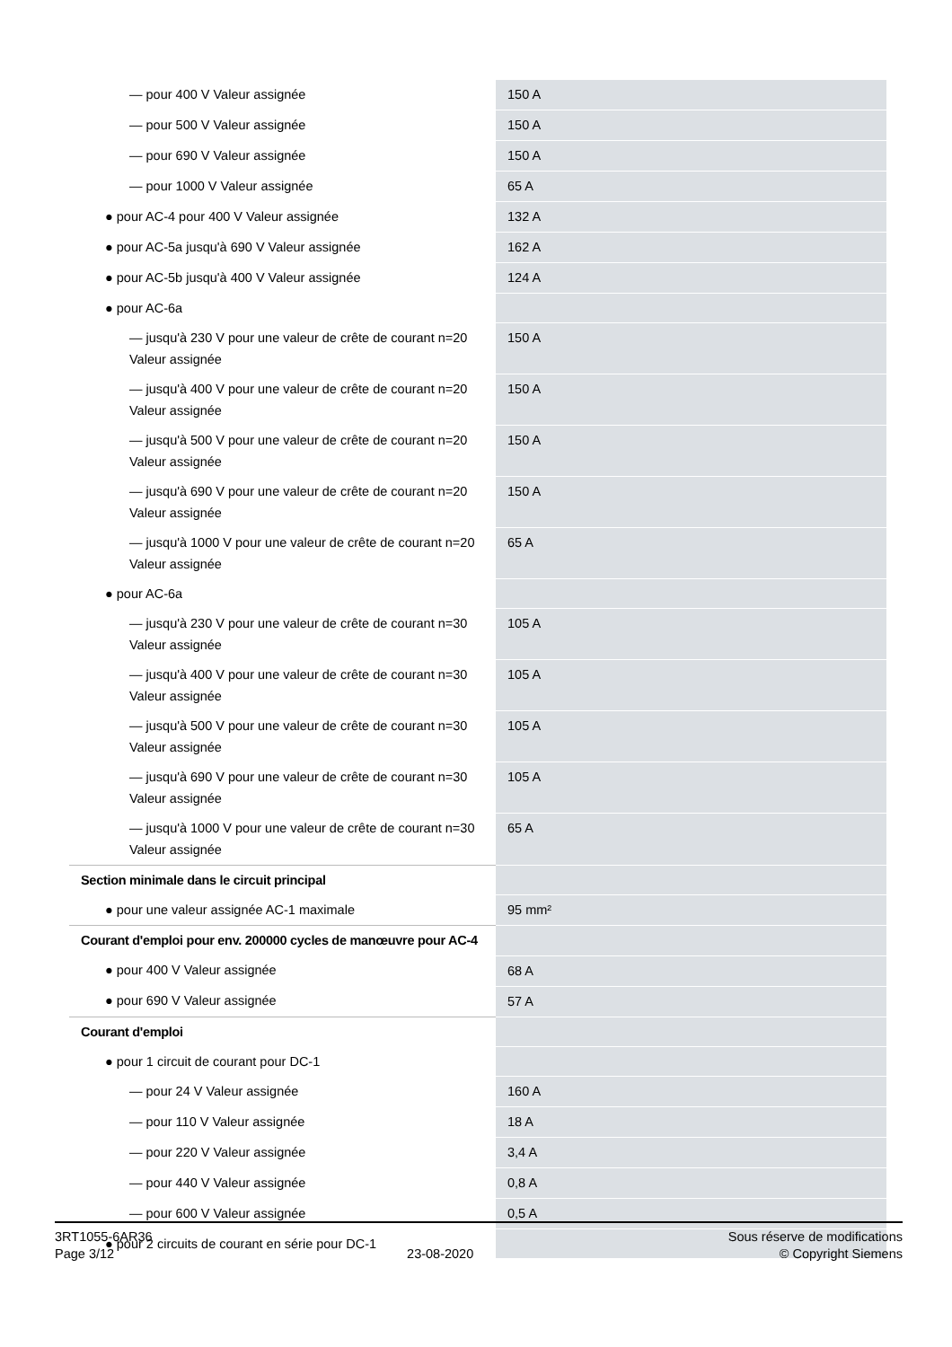| — pour 400 V Valeur assignée | 150 A |
| — pour 500 V Valeur assignée | 150 A |
| — pour 690 V Valeur assignée | 150 A |
| — pour 1000 V Valeur assignée | 65 A |
| ● pour AC-4 pour 400 V Valeur assignée | 132 A |
| ● pour AC-5a jusqu'à 690 V Valeur assignée | 162 A |
| ● pour AC-5b jusqu'à 400 V Valeur assignée | 124 A |
| ● pour AC-6a | |
| — jusqu'à 230 V pour une valeur de crête de courant n=20 Valeur assignée | 150 A |
| — jusqu'à 400 V pour une valeur de crête de courant n=20 Valeur assignée | 150 A |
| — jusqu'à 500 V pour une valeur de crête de courant n=20 Valeur assignée | 150 A |
| — jusqu'à 690 V pour une valeur de crête de courant n=20 Valeur assignée | 150 A |
| — jusqu'à 1000 V pour une valeur de crête de courant n=20 Valeur assignée | 65 A |
| ● pour AC-6a | |
| — jusqu'à 230 V pour une valeur de crête de courant n=30 Valeur assignée | 105 A |
| — jusqu'à 400 V pour une valeur de crête de courant n=30 Valeur assignée | 105 A |
| — jusqu'à 500 V pour une valeur de crête de courant n=30 Valeur assignée | 105 A |
| — jusqu'à 690 V pour une valeur de crête de courant n=30 Valeur assignée | 105 A |
| — jusqu'à 1000 V pour une valeur de crête de courant n=30 Valeur assignée | 65 A |
| Section minimale dans le circuit principal | |
| ● pour une valeur assignée AC-1 maximale | 95 mm² |
| Courant d'emploi pour env. 200000 cycles de manœuvre pour AC-4 | |
| ● pour 400 V Valeur assignée | 68 A |
| ● pour 690 V Valeur assignée | 57 A |
| Courant d'emploi | |
| ● pour 1 circuit de courant pour DC-1 | |
| — pour 24 V Valeur assignée | 160 A |
| — pour 110 V Valeur assignée | 18 A |
| — pour 220 V Valeur assignée | 3,4 A |
| — pour 440 V Valeur assignée | 0,8 A |
| — pour 600 V Valeur assignée | 0,5 A |
| ● pour 2 circuits de courant en série pour DC-1 | |
3RT1055-6AR36
Page 3/12
23-08-2020
Sous réserve de modifications
© Copyright Siemens